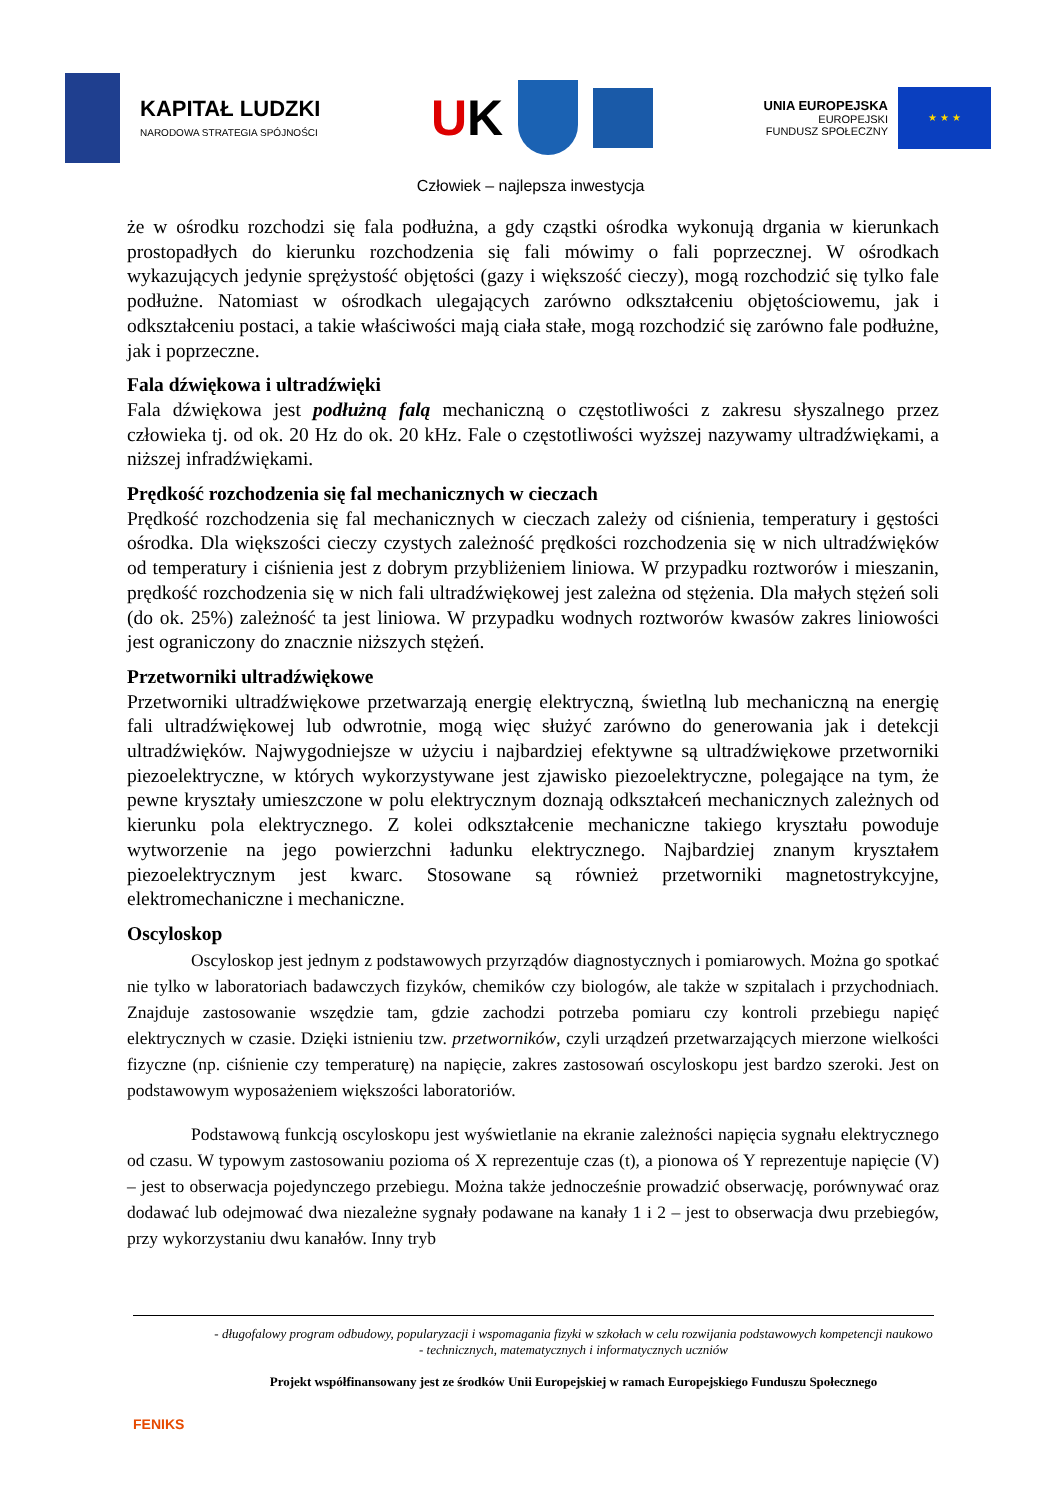KAPITAŁ LUDZKI
NARODOWA STRATEGIA SPÓJNOŚCI
UK
UNIA EUROPEJSKA
EUROPEJSKI
FUNDUSZ SPOŁECZNY
★ ★ ★
Człowiek – najlepsza inwestycja
że w ośrodku rozchodzi się fala podłużna, a gdy cząstki ośrodka wykonują drgania w kierunkach prostopadłych do kierunku rozchodzenia się fali mówimy o fali poprzecznej. W ośrodkach wykazujących jedynie sprężystość objętości (gazy i większość cieczy), mogą rozchodzić się tylko fale podłużne. Natomiast w ośrodkach ulegających zarówno odkształceniu objętościowemu, jak i odkształceniu postaci, a takie właściwości mają ciała stałe, mogą rozchodzić się zarówno fale podłużne, jak i poprzeczne.
Fala dźwiękowa i ultradźwięki
Fala dźwiękowa jest podłużną falą mechaniczną o częstotliwości z zakresu słyszalnego przez człowieka tj. od ok. 20 Hz do ok. 20 kHz. Fale o częstotliwości wyższej nazywamy ultradźwiękami, a niższej infradźwiękami.
Prędkość rozchodzenia się fal mechanicznych w cieczach
Prędkość rozchodzenia się fal mechanicznych w cieczach zależy od ciśnienia, temperatury i gęstości ośrodka. Dla większości cieczy czystych zależność prędkości rozchodzenia się w nich ultradźwięków od temperatury i ciśnienia jest z dobrym przybliżeniem liniowa. W przypadku roztworów i mieszanin, prędkość rozchodzenia się w nich fali ultradźwiękowej jest zależna od stężenia. Dla małych stężeń soli (do ok. 25%) zależność ta jest liniowa. W przypadku wodnych roztworów kwasów zakres liniowości jest ograniczony do znacznie niższych stężeń.
Przetworniki ultradźwiękowe
Przetworniki ultradźwiękowe przetwarzają energię elektryczną, świetlną lub mechaniczną na energię fali ultradźwiękowej lub odwrotnie, mogą więc służyć zarówno do generowania jak i detekcji ultradźwięków. Najwygodniejsze w użyciu i najbardziej efektywne są ultradźwiękowe przetworniki piezoelektryczne, w których wykorzystywane jest zjawisko piezoelektryczne, polegające na tym, że pewne kryształy umieszczone w polu elektrycznym doznają odkształceń mechanicznych zależnych od kierunku pola elektrycznego. Z kolei odkształcenie mechaniczne takiego kryształu powoduje wytworzenie na jego powierzchni ładunku elektrycznego. Najbardziej znanym kryształem piezoelektrycznym jest kwarc. Stosowane są również przetworniki magnetostrykcyjne, elektromechaniczne i mechaniczne.
Oscyloskop
Oscyloskop jest jednym z podstawowych przyrządów diagnostycznych i pomiarowych. Można go spotkać nie tylko w laboratoriach badawczych fizyków, chemików czy biologów, ale także w szpitalach i przychodniach. Znajduje zastosowanie wszędzie tam, gdzie zachodzi potrzeba pomiaru czy kontroli przebiegu napięć elektrycznych w czasie. Dzięki istnieniu tzw. przetworników, czyli urządzeń przetwarzających mierzone wielkości fizyczne (np. ciśnienie czy temperaturę) na napięcie, zakres zastosowań oscyloskopu jest bardzo szeroki. Jest on podstawowym wyposażeniem większości laboratoriów.
Podstawową funkcją oscyloskopu jest wyświetlanie na ekranie zależności napięcia sygnału elektrycznego od czasu. W typowym zastosowaniu pozioma oś X reprezentuje czas (t), a pionowa oś Y reprezentuje napięcie (V) – jest to obserwacja pojedynczego przebiegu. Można także jednocześnie prowadzić obserwację, porównywać oraz dodawać lub odejmować dwa niezależne sygnały podawane na kanały 1 i 2 – jest to obserwacja dwu przebiegów, przy wykorzystaniu dwu kanałów. Inny tryb
FENIKS
- długofalowy program odbudowy, popularyzacji i wspomagania fizyki w szkołach w celu rozwijania podstawowych kompetencji naukowo - technicznych, matematycznych i informatycznych uczniów
Projekt współfinansowany jest ze środków Unii Europejskiej w ramach Europejskiego Funduszu Społecznego